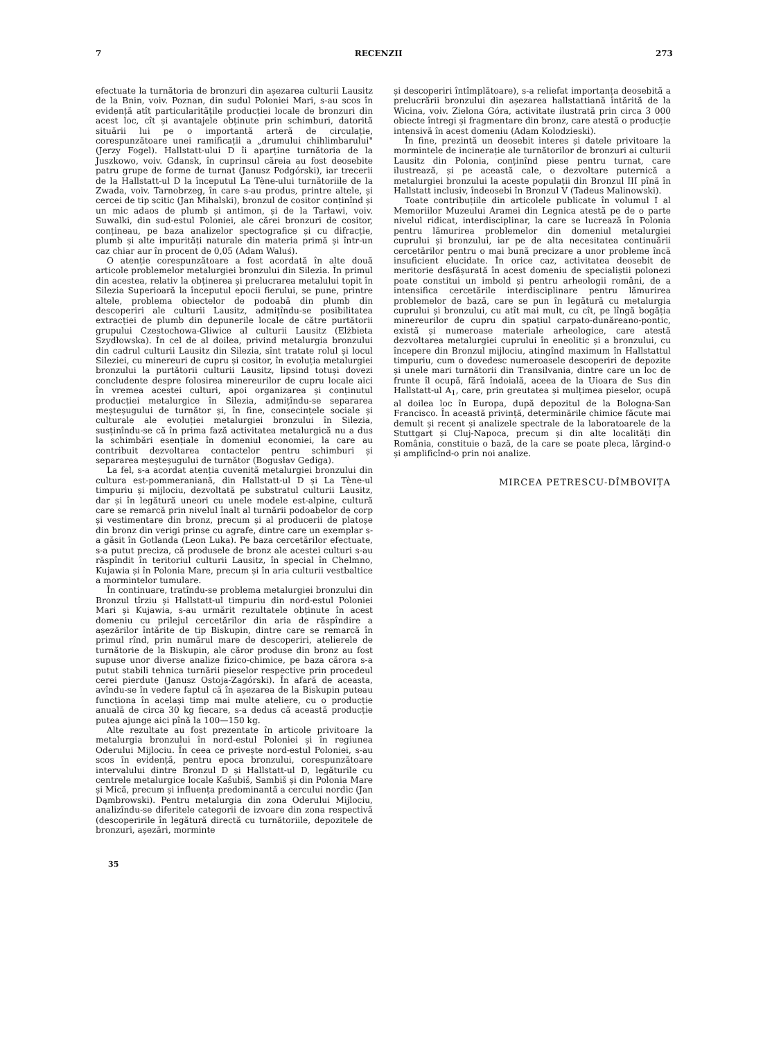7 RECENZII 273
efectuate la turnătoria de bronzuri din așezarea culturii Lausitz de la Bnin, voiv. Poznan, din sudul Poloniei Mari, s-au scos în evidență atît particularitățile producției locale de bronzuri din acest loc, cît și avantajele obținute prin schimburi, datorită situării lui pe o importantă arteră de circulație, corespunzătoare unei ramificații a „drumului chihlimbarului" (Jerzy Fogel). Hallstatt-ului D îi aparține turnătoria de la Juszkowo, voiv. Gdansk, în cuprinsul căreia au fost deosebite patru grupe de forme de turnat (Janusz Podgórski), iar trecerii de la Hallstatt-ul D la începutul La Tène-ului turnătoriile de la Zwada, voiv. Tarnobrzeg, în care s-au produs, printre altele, și cercei de tip scitic (Jan Mihalski), bronzul de cositor conținînd și un mic adaos de plumb și antimon, și de la Tarławi, voiv. Suwalki, din sud-estul Poloniei, ale cărei bronzuri de cositor, conțineau, pe baza analizelor spectografice și cu difracție, plumb și alte impurități naturale din materia primă și într-un caz chiar aur în procent de 0,05 (Adam Waluś).
O atenție corespunzătoare a fost acordată în alte două articole problemelor metalurgiei bronzului din Silezia. În primul din acestea, relativ la obținerea și prelucrarea metalului topit în Silezia Superioară la începutul epocii fierului, se pune, printre altele, problema obiectelor de podoabă din plumb din descoperiri ale culturii Lausitz, admițîndu-se posibilitatea extracției de plumb din depunerile locale de către purtătorii grupului Czestochowa-Gliwice al culturii Lausitz (Elżbieta Szydłowska). În cel de al doilea, privind metalurgia bronzului din cadrul culturii Lausitz din Silezia, sînt tratate rolul și locul Sileziei, cu minereuri de cupru și cositor, în evoluția metalurgiei bronzului la purtătorii culturii Lausitz, lipsind totuși dovezi concludente despre folosirea minereurilor de cupru locale aici în vremea acestei culturi, apoi organizarea și conținutul producției metalurgice în Silezia, admițîndu-se separarea meșteșugului de turnător și, în fine, consecințele sociale și culturale ale evoluției metalurgiei bronzului în Silezia, susținîndu-se că în prima fază activitatea metalurgică nu a dus la schimbări esențiale în domeniul economiei, la care au contribuit dezvoltarea contactelor pentru schimburi și separarea meșteșugului de turnător (Bogusłav Gediga).
La fel, s-a acordat atenția cuvenită metalurgiei bronzului din cultura est-pommeraniană, din Hallstatt-ul D și La Tène-ul timpuriu și mijlociu, dezvoltată pe substratul culturii Lausitz, dar și în legătură uneori cu unele modele est-alpine, cultură care se remarcă prin nivelul înalt al turnării podoabelor de corp și vestimentare din bronz, precum și al producerii de platoșe din bronz din verigi prinse cu agrafe, dintre care un exemplar s-a găsit în Gotlanda (Leon Luka). Pe baza cercetărilor efectuate, s-a putut preciza, că produsele de bronz ale acestei culturi s-au răspîndit în teritoriul culturii Lausitz, în special în Chelmno, Kujawia și în Polonia Mare, precum și în aria culturii vestbaltice a mormintelor tumulare.
În continuare, tratîndu-se problema metalurgiei bronzului din Bronzul tîrziu și Hallstatt-ul timpuriu din nord-estul Poloniei Mari și Kujawia, s-au urmărit rezultatele obținute în acest domeniu cu prilejul cercetărilor din aria de răspîndire a așezărilor întărite de tip Biskupin, dintre care se remarcă în primul rînd, prin numărul mare de descoperiri, atelierele de turnătorie de la Biskupin, ale căror produse din bronz au fost supuse unor diverse analize fizico-chimice, pe baza cărora s-a putut stabili tehnica turnării pieselor respective prin procedeul cerei pierdute (Janusz Ostoja-Zagórski). În afară de aceasta, avîndu-se în vedere faptul că în așezarea de la Biskupin puteau funcționa în același timp mai multe ateliere, cu o producție anuală de circa 30 kg fiecare, s-a dedus că această producție putea ajunge aici pînă la 100—150 kg.
Alte rezultate au fost prezentate în articole privitoare la metalurgia bronzului în nord-estul Poloniei și în regiunea Oderului Mijlociu. În ceea ce privește nord-estul Poloniei, s-au scos în evidență, pentru epoca bronzului, corespunzătoare intervalului dintre Bronzul D și Hallstatt-ul D, legăturile cu centrele metalurgice locale Kašubiš, Sambiš și din Polonia Mare și Mică, precum și influența predominantă a cercului nordic (Jan Dąmbrowski). Pentru metalurgia din zona Oderului Mijlociu, analizîndu-se diferitele categorii de izvoare din zona respectivă (descoperirile în legătură directă cu turnătoriile, depozitele de bronzuri, așezări, morminte
și descoperiri întîmplătoare), s-a reliefat importanța deosebită a prelucrării bronzului din așezarea hallstattiană întărită de la Wicina, voiv. Zielona Góra, activitate ilustrată prin circa 3 000 obiecte întregi și fragmentare din bronz, care atestă o producție intensivă în acest domeniu (Adam Kolodzieski).
În fine, prezintă un deosebit interes și datele privitoare la mormintele de incinerație ale turnătorilor de bronzuri ai culturii Lausitz din Polonia, conținînd piese pentru turnat, care ilustrează, și pe această cale, o dezvoltare puternică a metalurgiei bronzului la aceste populații din Bronzul III pînă în Hallstatt inclusiv, îndeosebi în Bronzul V (Tadeus Malinowski).
Toate contribuțiile din articolele publicate în volumul I al Memoriilor Muzeului Aramei din Legnica atestă pe de o parte nivelul ridicat, interdisciplinar, la care se lucrează în Polonia pentru lămurirea problemelor din domeniul metalurgiei cuprului și bronzului, iar pe de alta necesitatea continuării cercetărilor pentru o mai bună precizare a unor probleme încă insuficient elucidate. În orice caz, activitatea deosebit de meritorie desfășurată în acest domeniu de specialiștii polonezi poate constitui un imbold și pentru arheologii români, de a intensifica cercetările interdisciplinare pentru lămurirea problemelor de bază, care se pun în legătură cu metalurgia cuprului și bronzului, cu atît mai mult, cu cît, pe lîngă bogăția minereurilor de cupru din spațiul carpato-dunăreano-pontic, există și numeroase materiale arheologice, care atestă dezvoltarea metalurgiei cuprului în eneolitic și a bronzului, cu începere din Bronzul mijlociu, atingînd maximum în Hallstattul timpuriu, cum o dovedesc numeroasele descoperiri de depozite și unele mari turnătorii din Transilvania, dintre care un loc de frunte îl ocupă, fără îndoială, aceea de la Uioara de Sus din Hallstatt-ul A<sub>1</sub>, care, prin greutatea și mulțimea pieselor, ocupă al doilea loc în Europa, după depozitul de la Bologna-San Francisco. În această privință, determinările chimice făcute mai demult și recent și analizele spectrale de la laboratoarele de la Stuttgart și Cluj-Napoca, precum și din alte localități din România, constituie o bază, de la care se poate pleca, lărgind-o și amplificînd-o prin noi analize.
MIRCEA PETRESCU-DÎMBOVIȚA
35